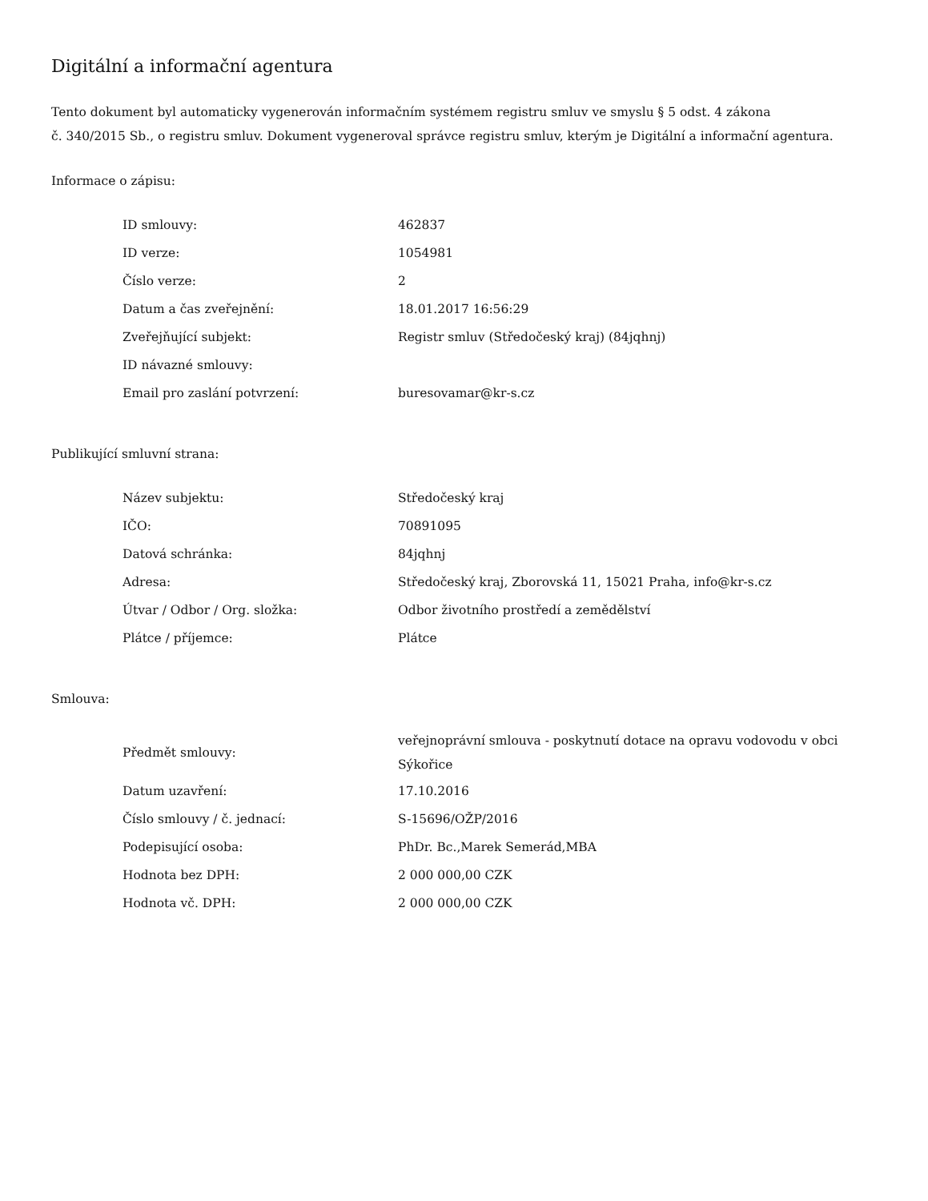Digitální a informační agentura
Tento dokument byl automaticky vygenerován informačním systémem registru smluv ve smyslu § 5 odst. 4 zákona
č. 340/2015 Sb., o registru smluv. Dokument vygeneroval správce registru smluv, kterým je Digitální a informační agentura.
Informace o zápisu:
| ID smlouvy: | 462837 |
| ID verze: | 1054981 |
| Číslo verze: | 2 |
| Datum a čas zveřejnění: | 18.01.2017 16:56:29 |
| Zveřejňující subjekt: | Registr smluv (Středočeský kraj) (84jqhnj) |
| ID návazné smlouvy: | |
| Email pro zaslání potvrzení: | buresovamar@kr-s.cz |
Publikující smluvní strana:
| Název subjektu: | Středočeský kraj |
| IČO: | 70891095 |
| Datová schránka: | 84jqhnj |
| Adresa: | Středočeský kraj, Zborovská 11, 15021 Praha, info@kr-s.cz |
| Útvar / Odbor / Org. složka: | Odbor životního prostředí a zemědělství |
| Plátce / příjemce: | Plátce |
Smlouva:
| Předmět smlouvy: | veřejnoprávní smlouva - poskytnutí dotace na opravu vodovodu v obci Sýkořice |
| Datum uzavření: | 17.10.2016 |
| Číslo smlouvy / č. jednací: | S-15696/OŽP/2016 |
| Podepisující osoba: | PhDr. Bc.,Marek Semerád,MBA |
| Hodnota bez DPH: | 2 000 000,00 CZK |
| Hodnota vč. DPH: | 2 000 000,00 CZK |